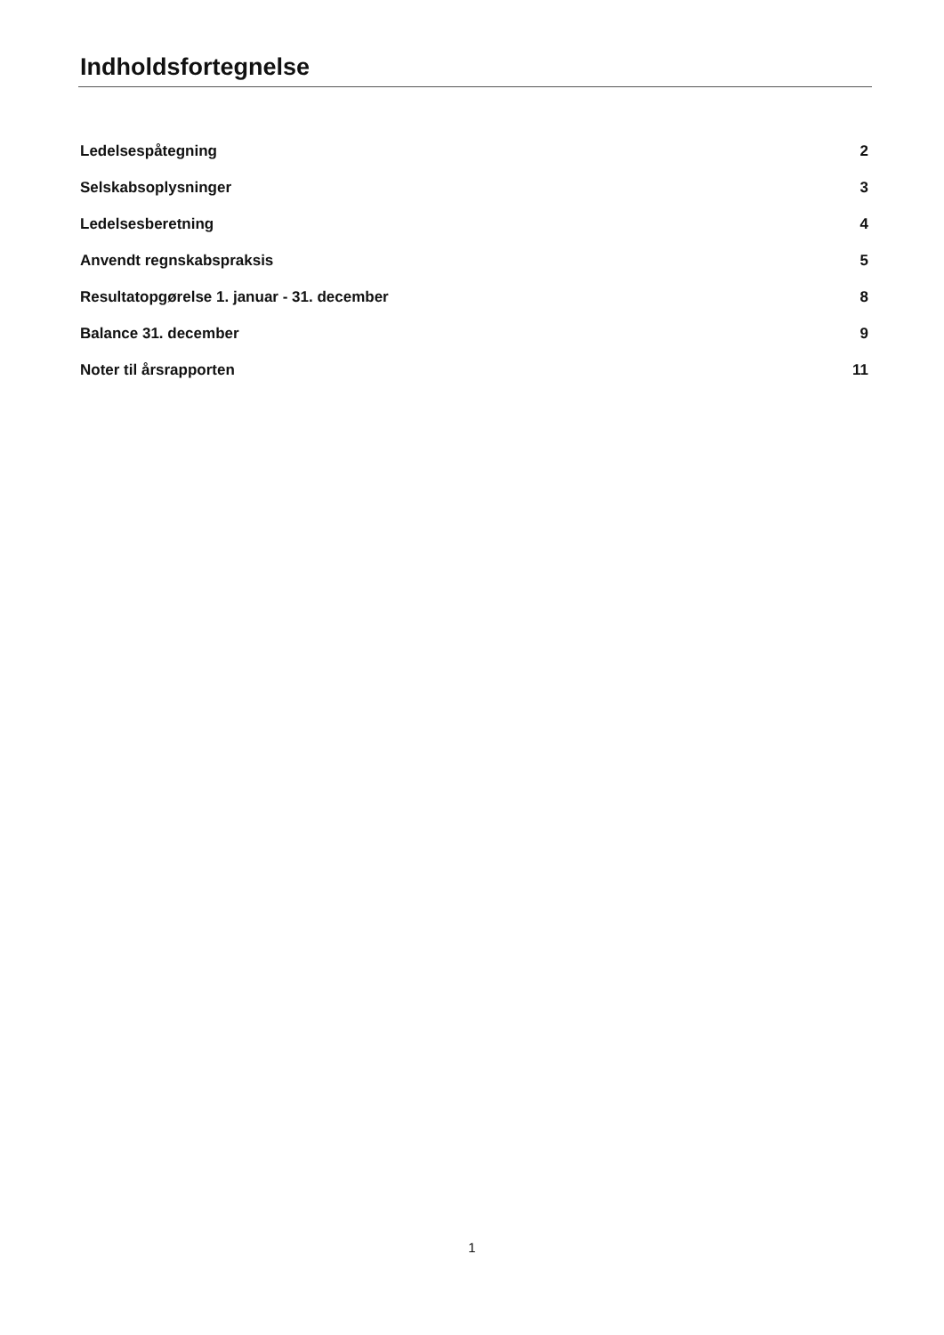Indholdsfortegnelse
Ledelsespåtegning 2
Selskabsoplysninger 3
Ledelsesberetning 4
Anvendt regnskabspraksis 5
Resultatopgørelse 1. januar - 31. december 8
Balance 31. december 9
Noter til årsrapporten 11
1